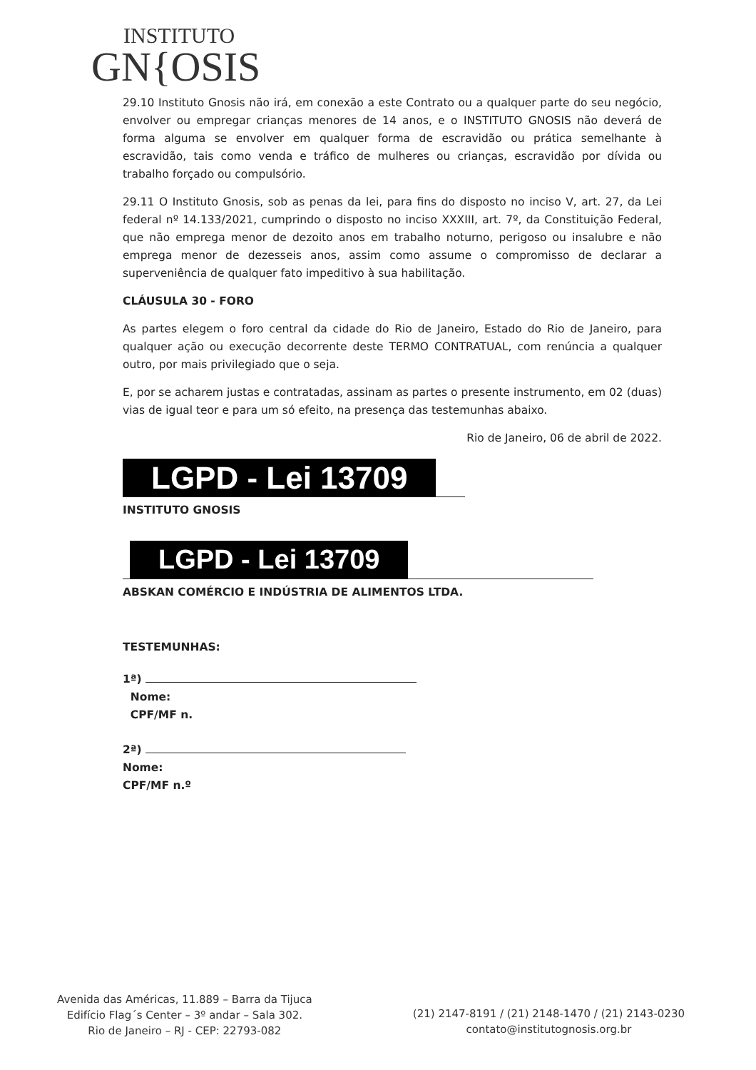INSTITUTO
GN{OSIS
29.10 Instituto Gnosis não irá, em conexão a este Contrato ou a qualquer parte do seu negócio, envolver ou empregar crianças menores de 14 anos, e o INSTITUTO GNOSIS não deverá de forma alguma se envolver em qualquer forma de escravidão ou prática semelhante à escravidão, tais como venda e tráfico de mulheres ou crianças, escravidão por dívida ou trabalho forçado ou compulsório.
29.11 O Instituto Gnosis, sob as penas da lei, para fins do disposto no inciso V, art. 27, da Lei federal nº 14.133/2021, cumprindo o disposto no inciso XXXIII, art. 7º, da Constituição Federal, que não emprega menor de dezoito anos em trabalho noturno, perigoso ou insalubre e não emprega menor de dezesseis anos, assim como assume o compromisso de declarar a superveniência de qualquer fato impeditivo à sua habilitação.
CLÁUSULA 30 - FORO
As partes elegem o foro central da cidade do Rio de Janeiro, Estado do Rio de Janeiro, para qualquer ação ou execução decorrente deste TERMO CONTRATUAL, com renúncia a qualquer outro, por mais privilegiado que o seja.
E, por se acharem justas e contratadas, assinam as partes o presente instrumento, em 02 (duas) vias de igual teor e para um só efeito, na presença das testemunhas abaixo.
Rio de Janeiro, 06 de abril de 2022.
LGPD - Lei 13709
INSTITUTO GNOSIS
LGPD - Lei 13709
ABSKAN COMÉRCIO E INDÚSTRIA DE ALIMENTOS LTDA.
TESTEMUNHAS:
1ª)
Nome:
CPF/MF n.
2ª)
Nome:
CPF/MF n.º
Avenida das Américas, 11.889 – Barra da Tijuca
Edifício Flag´s Center – 3º andar – Sala 302.
Rio de Janeiro – RJ - CEP: 22793-082
(21) 2147-8191 / (21) 2148-1470 / (21) 2143-0230
contato@institutognosis.org.br